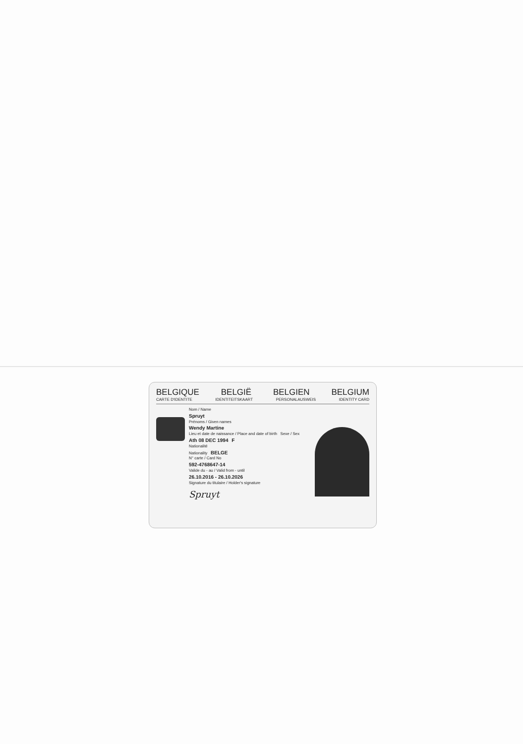BELGIQUE BELGIË BELGIEN BELGIUM
CARTE D'IDENTITE IDENTITEITSKAART PERSONALAUSWEIS IDENTITY CARD
Nom / Name
Spruyt
Prénoms / Given names
Wendy Martine
Lieu et date de naissance / Place and date of birth Sexe / Sex
Ath 08 DEC 1994 F
Nationalité
Nationality BELGE
N° carte / Card No
592-4768647-14
Valide du - au / Valid from - until
26.10.2016 - 26.10.2026
Signature du titulaire / Holder's signature
Spruyt